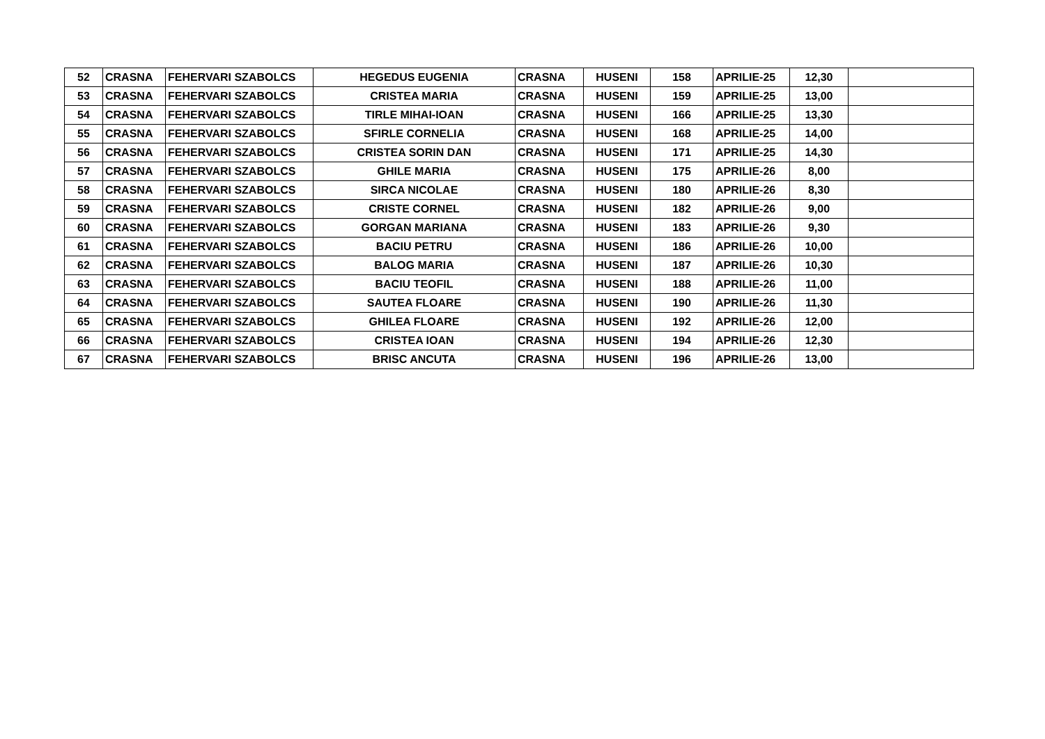| 52 | CRASNA | FEHERVARI SZABOLCS | HEGEDUS EUGENIA | CRASNA | HUSENI | 158 | APRILIE-25 | 12,30 | |
| 53 | CRASNA | FEHERVARI SZABOLCS | CRISTEA MARIA | CRASNA | HUSENI | 159 | APRILIE-25 | 13,00 | |
| 54 | CRASNA | FEHERVARI SZABOLCS | TIRLE MIHAI-IOAN | CRASNA | HUSENI | 166 | APRILIE-25 | 13,30 | |
| 55 | CRASNA | FEHERVARI SZABOLCS | SFIRLE CORNELIA | CRASNA | HUSENI | 168 | APRILIE-25 | 14,00 | |
| 56 | CRASNA | FEHERVARI SZABOLCS | CRISTEA SORIN DAN | CRASNA | HUSENI | 171 | APRILIE-25 | 14,30 | |
| 57 | CRASNA | FEHERVARI SZABOLCS | GHILE MARIA | CRASNA | HUSENI | 175 | APRILIE-26 | 8,00 | |
| 58 | CRASNA | FEHERVARI SZABOLCS | SIRCA NICOLAE | CRASNA | HUSENI | 180 | APRILIE-26 | 8,30 | |
| 59 | CRASNA | FEHERVARI SZABOLCS | CRISTE CORNEL | CRASNA | HUSENI | 182 | APRILIE-26 | 9,00 | |
| 60 | CRASNA | FEHERVARI SZABOLCS | GORGAN MARIANA | CRASNA | HUSENI | 183 | APRILIE-26 | 9,30 | |
| 61 | CRASNA | FEHERVARI SZABOLCS | BACIU PETRU | CRASNA | HUSENI | 186 | APRILIE-26 | 10,00 | |
| 62 | CRASNA | FEHERVARI SZABOLCS | BALOG MARIA | CRASNA | HUSENI | 187 | APRILIE-26 | 10,30 | |
| 63 | CRASNA | FEHERVARI SZABOLCS | BACIU TEOFIL | CRASNA | HUSENI | 188 | APRILIE-26 | 11,00 | |
| 64 | CRASNA | FEHERVARI SZABOLCS | SAUTEA FLOARE | CRASNA | HUSENI | 190 | APRILIE-26 | 11,30 | |
| 65 | CRASNA | FEHERVARI SZABOLCS | GHILEA FLOARE | CRASNA | HUSENI | 192 | APRILIE-26 | 12,00 | |
| 66 | CRASNA | FEHERVARI SZABOLCS | CRISTEA IOAN | CRASNA | HUSENI | 194 | APRILIE-26 | 12,30 | |
| 67 | CRASNA | FEHERVARI SZABOLCS | BRISC ANCUTA | CRASNA | HUSENI | 196 | APRILIE-26 | 13,00 | |